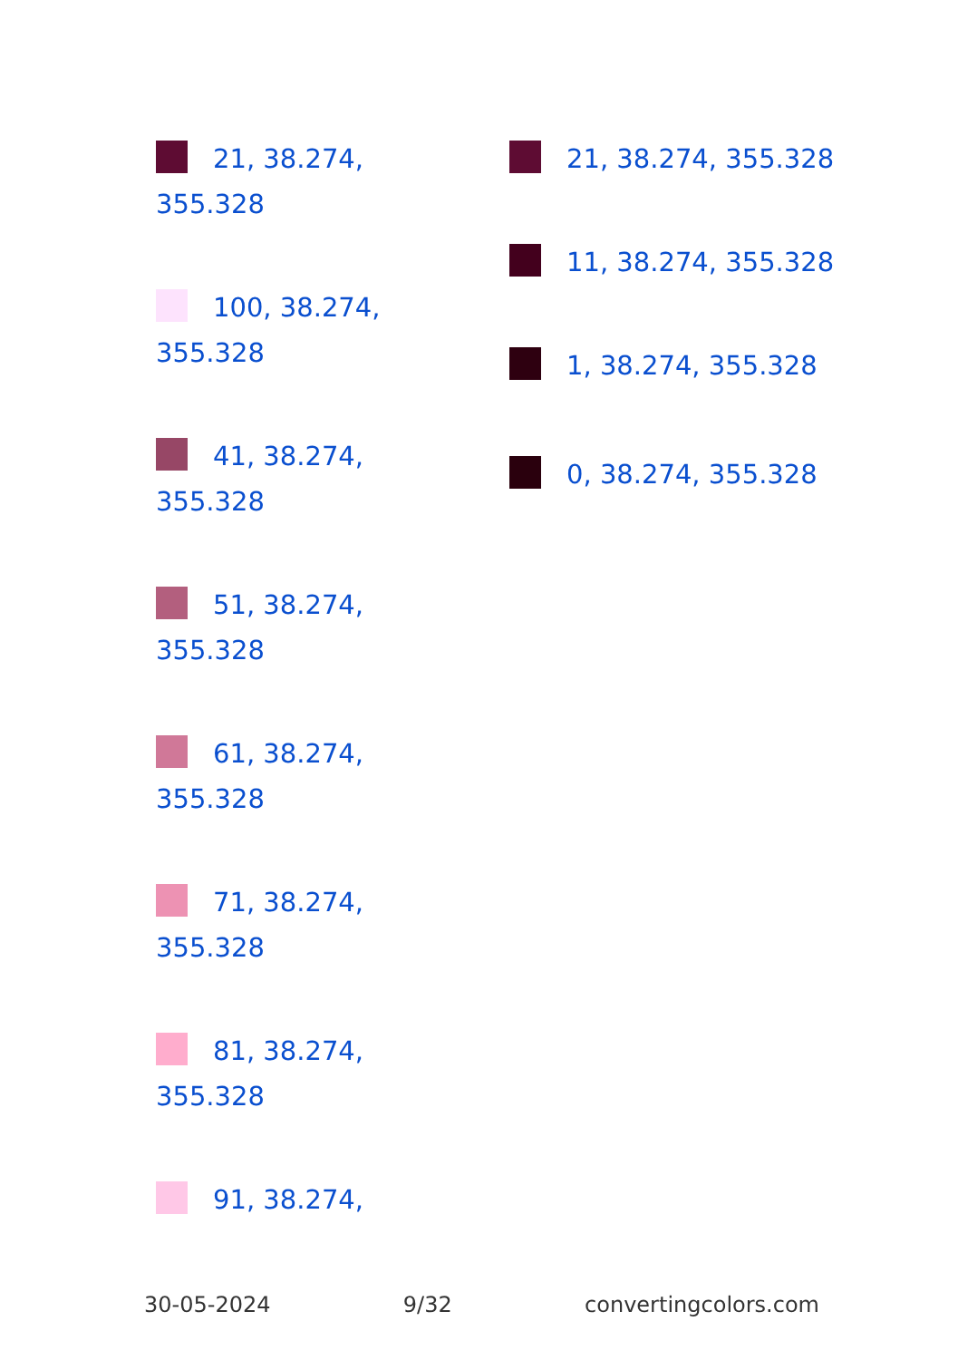21, 38.274, 355.328
100, 38.274, 355.328
41, 38.274, 355.328
51, 38.274, 355.328
61, 38.274, 355.328
71, 38.274, 355.328
81, 38.274, 355.328
91, 38.274,
21, 38.274, 355.328
11, 38.274, 355.328
1, 38.274, 355.328
0, 38.274, 355.328
30-05-2024 9/32 convertingcolors.com